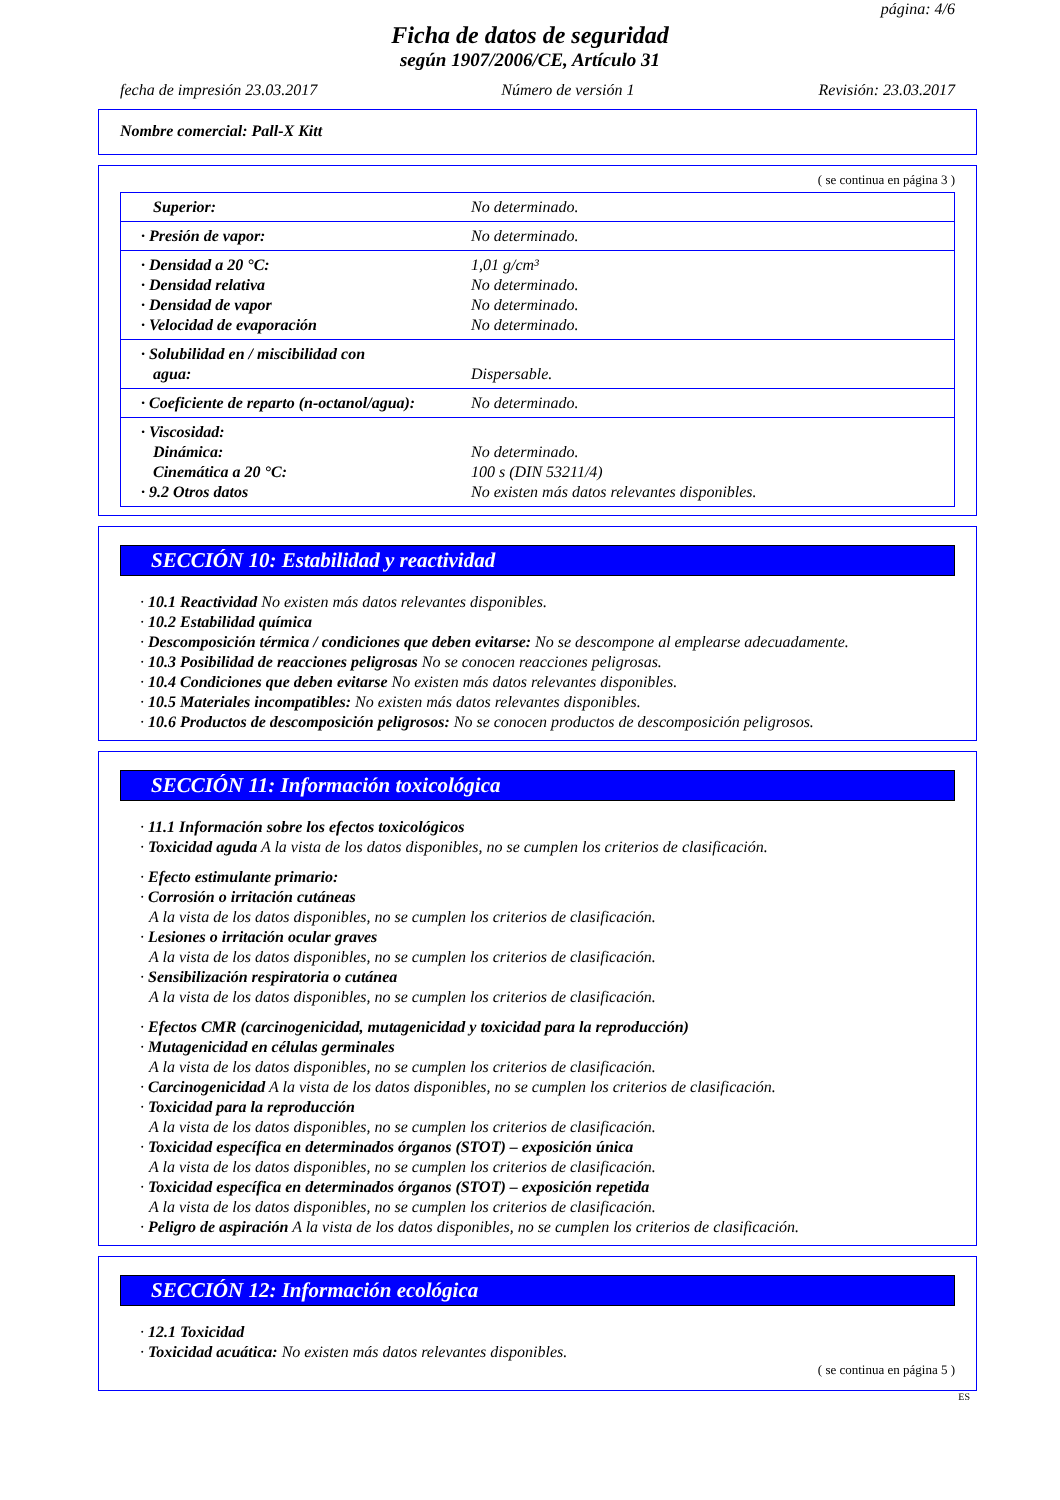página: 4/6
Ficha de datos de seguridad
según 1907/2006/CE, Artículo 31
fecha de impresión 23.03.2017 Número de versión 1 Revisión: 23.03.2017
Nombre comercial: Pall-X Kitt
( se continua en página 3 )
| Superior: | No determinado. |
| · Presión de vapor: | No determinado. |
| · Densidad a 20 °C: · Densidad relativa · Densidad de vapor · Velocidad de evaporación | 1,01 g/cm³ No determinado. No determinado. No determinado. |
| · Solubilidad en / miscibilidad con agua: | Dispersable. |
| · Coeficiente de reparto (n-octanol/agua): | No determinado. |
| · Viscosidad: Dinámica: Cinemática a 20 °C: · 9.2 Otros datos | No determinado. 100 s (DIN 53211/4) No existen más datos relevantes disponibles. |
SECCIÓN 10: Estabilidad y reactividad
· 10.1 Reactividad No existen más datos relevantes disponibles.
· 10.2 Estabilidad química
· Descomposición térmica / condiciones que deben evitarse: No se descompone al emplearse adecuadamente.
· 10.3 Posibilidad de reacciones peligrosas No se conocen reacciones peligrosas.
· 10.4 Condiciones que deben evitarse No existen más datos relevantes disponibles.
· 10.5 Materiales incompatibles: No existen más datos relevantes disponibles.
· 10.6 Productos de descomposición peligrosos: No se conocen productos de descomposición peligrosos.
SECCIÓN 11: Información toxicológica
· 11.1 Información sobre los efectos toxicológicos
· Toxicidad aguda A la vista de los datos disponibles, no se cumplen los criterios de clasificación.
· Efecto estimulante primario:
· Corrosión o irritación cutáneas
A la vista de los datos disponibles, no se cumplen los criterios de clasificación.
· Lesiones o irritación ocular graves
A la vista de los datos disponibles, no se cumplen los criterios de clasificación.
· Sensibilización respiratoria o cutánea
A la vista de los datos disponibles, no se cumplen los criterios de clasificación.
· Efectos CMR (carcinogenicidad, mutagenicidad y toxicidad para la reproducción)
· Mutagenicidad en células germinales
A la vista de los datos disponibles, no se cumplen los criterios de clasificación.
· Carcinogenicidad A la vista de los datos disponibles, no se cumplen los criterios de clasificación.
· Toxicidad para la reproducción
A la vista de los datos disponibles, no se cumplen los criterios de clasificación.
· Toxicidad específica en determinados órganos (STOT) – exposición única
A la vista de los datos disponibles, no se cumplen los criterios de clasificación.
· Toxicidad específica en determinados órganos (STOT) – exposición repetida
A la vista de los datos disponibles, no se cumplen los criterios de clasificación.
· Peligro de aspiración A la vista de los datos disponibles, no se cumplen los criterios de clasificación.
SECCIÓN 12: Información ecológica
· 12.1 Toxicidad
· Toxicidad acuática: No existen más datos relevantes disponibles.
( se continua en página 5 )
ES